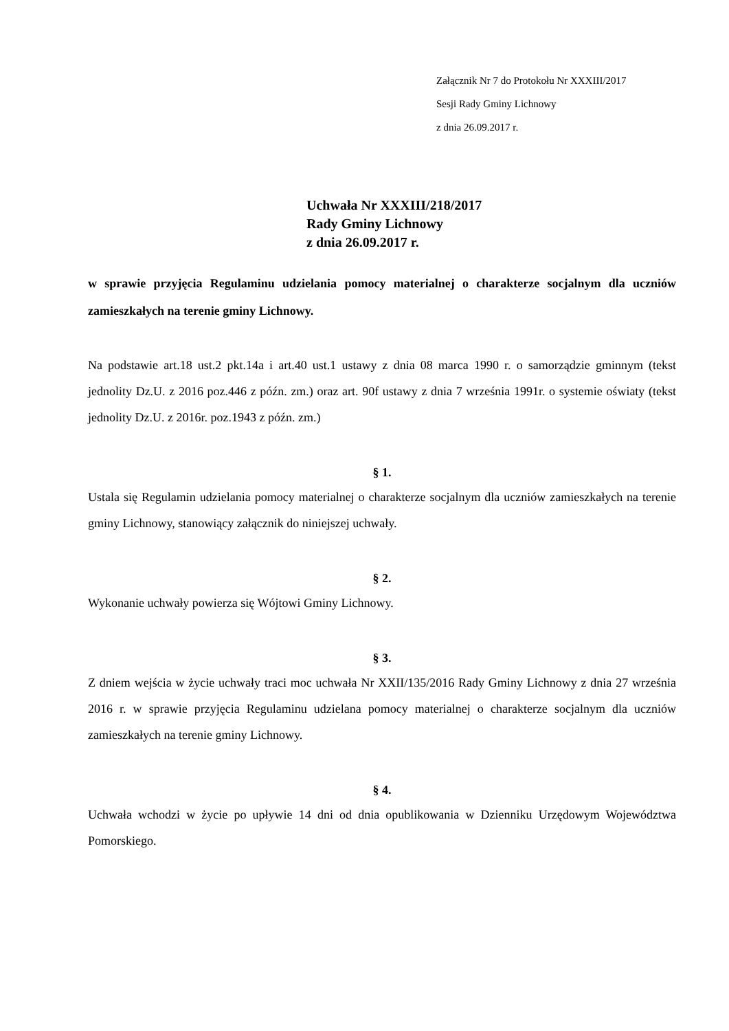Załącznik Nr 7 do Protokołu Nr XXXIII/2017
Sesji Rady Gminy Lichnowy
z dnia 26.09.2017 r.
Uchwała Nr XXXIII/218/2017
Rady Gminy Lichnowy
z dnia 26.09.2017 r.
w sprawie przyjęcia Regulaminu udzielania pomocy materialnej o charakterze socjalnym dla uczniów zamieszkałych na terenie gminy Lichnowy.
Na podstawie art.18 ust.2 pkt.14a i art.40 ust.1 ustawy z dnia 08 marca 1990 r. o samorządzie gminnym (tekst jednolity Dz.U. z 2016 poz.446 z późn. zm.) oraz art. 90f ustawy z dnia 7 września 1991r. o systemie oświaty (tekst jednolity Dz.U. z 2016r. poz.1943 z późn. zm.)
§ 1.
Ustala się Regulamin udzielania pomocy materialnej o charakterze socjalnym dla uczniów zamieszkałych na terenie gminy Lichnowy, stanowiący załącznik do niniejszej uchwały.
§ 2.
Wykonanie uchwały powierza się Wójtowi Gminy Lichnowy.
§ 3.
Z dniem wejścia w życie uchwały traci moc uchwała Nr XXII/135/2016 Rady Gminy Lichnowy z dnia 27 września 2016 r. w sprawie przyjęcia Regulaminu udzielana pomocy materialnej o charakterze socjalnym dla uczniów zamieszkałych na terenie gminy Lichnowy.
§ 4.
Uchwała wchodzi w życie po upływie 14 dni od dnia opublikowania w Dzienniku Urzędowym Województwa Pomorskiego.